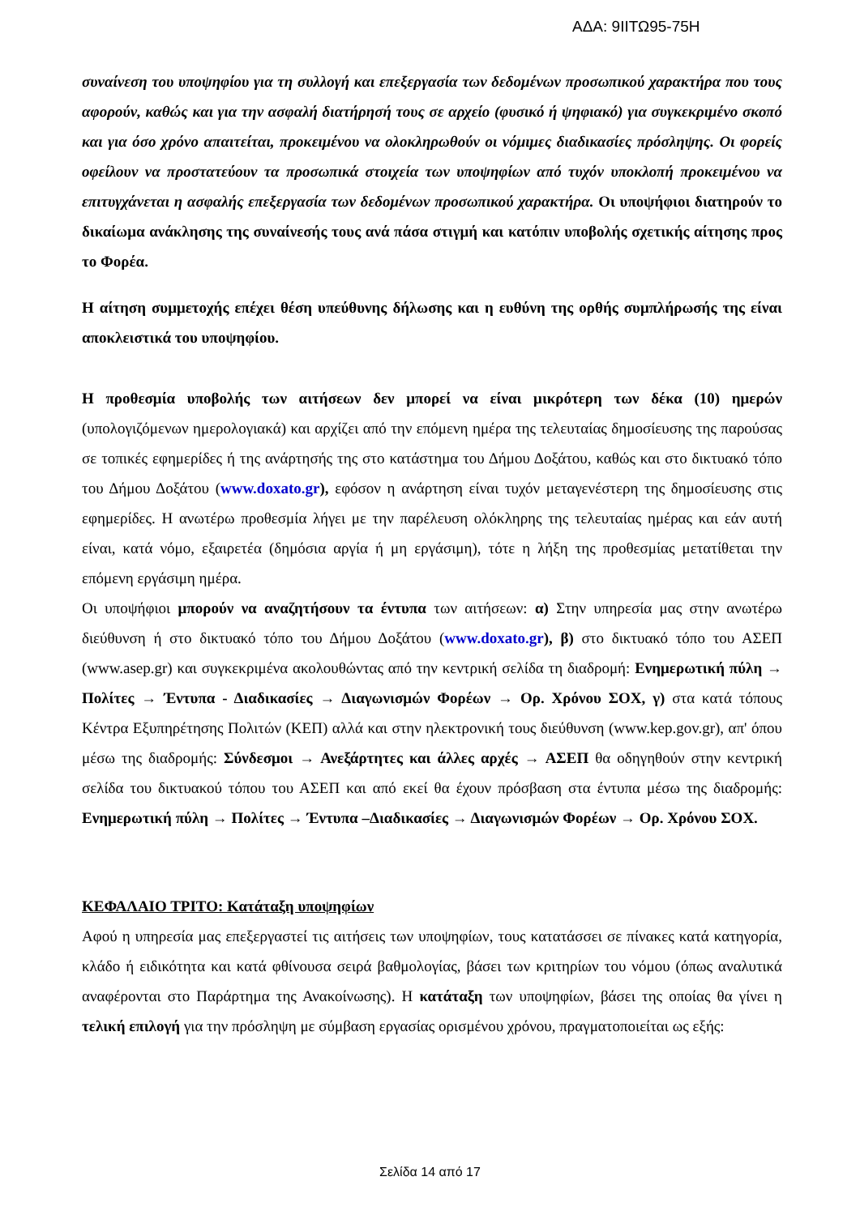ΑΔΑ: 9ΙΙΤΩ95-75Η
συναίνεση του υποψηφίου για τη συλλογή και επεξεργασία των δεδομένων προσωπικού χαρακτήρα που τους αφορούν, καθώς και για την ασφαλή διατήρησή τους σε αρχείο (φυσικό ή ψηφιακό) για συγκεκριμένο σκοπό και για όσο χρόνο απαιτείται, προκειμένου να ολοκληρωθούν οι νόμιμες διαδικασίες πρόσληψης. Οι φορείς οφείλουν να προστατεύουν τα προσωπικά στοιχεία των υποψηφίων από τυχόν υποκλοπή προκειμένου να επιτυγχάνεται η ασφαλής επεξεργασία των δεδομένων προσωπικού χαρακτήρα. Οι υποψήφιοι διατηρούν το δικαίωμα ανάκλησης της συναίνεσής τους ανά πάσα στιγμή και κατόπιν υποβολής σχετικής αίτησης προς το Φορέα.
Η αίτηση συμμετοχής επέχει θέση υπεύθυνης δήλωσης και η ευθύνη της ορθής συμπλήρωσής της είναι αποκλειστικά του υποψηφίου.
Η προθεσμία υποβολής των αιτήσεων δεν μπορεί να είναι μικρότερη των δέκα (10) ημερών (υπολογιζόμενων ημερολογιακά) και αρχίζει από την επόμενη ημέρα της τελευταίας δημοσίευσης της παρούσας σε τοπικές εφημερίδες ή της ανάρτησής της στο κατάστημα του Δήμου Δοξάτου, καθώς και στο δικτυακό τόπο του Δήμου Δοξάτου (www.doxato.gr), εφόσον η ανάρτηση είναι τυχόν μεταγενέστερη της δημοσίευσης στις εφημερίδες. Η ανωτέρω προθεσμία λήγει με την παρέλευση ολόκληρης της τελευταίας ημέρας και εάν αυτή είναι, κατά νόμο, εξαιρετέα (δημόσια αργία ή μη εργάσιμη), τότε η λήξη της προθεσμίας μετατίθεται την επόμενη εργάσιμη ημέρα.
Οι υποψήφιοι μπορούν να αναζητήσουν τα έντυπα των αιτήσεων: α) Στην υπηρεσία μας στην ανωτέρω διεύθυνση ή στο δικτυακό τόπο του Δήμου Δοξάτου (www.doxato.gr), β) στο δικτυακό τόπο του ΑΣΕΠ (www.asep.gr) και συγκεκριμένα ακολουθώντας από την κεντρική σελίδα τη διαδρομή: Ενημερωτική πύλη → Πολίτες → Έντυπα - Διαδικασίες → Διαγωνισμών Φορέων → Ορ. Χρόνου ΣΟΧ, γ) στα κατά τόπους Κέντρα Εξυπηρέτησης Πολιτών (ΚΕΠ) αλλά και στην ηλεκτρονική τους διεύθυνση (www.kep.gov.gr), απ' όπου μέσω της διαδρομής: Σύνδεσμοι → Ανεξάρτητες και άλλες αρχές → ΑΣΕΠ θα οδηγηθούν στην κεντρική σελίδα του δικτυακού τόπου του ΑΣΕΠ και από εκεί θα έχουν πρόσβαση στα έντυπα μέσω της διαδρομής: Ενημερωτική πύλη → Πολίτες → Έντυπα –Διαδικασίες → Διαγωνισμών Φορέων → Ορ. Χρόνου ΣΟΧ.
ΚΕΦΑΛΑΙΟ ΤΡΙΤΟ: Κατάταξη υποψηφίων
Αφού η υπηρεσία μας επεξεργαστεί τις αιτήσεις των υποψηφίων, τους κατατάσσει σε πίνακες κατά κατηγορία, κλάδο ή ειδικότητα και κατά φθίνουσα σειρά βαθμολογίας, βάσει των κριτηρίων του νόμου (όπως αναλυτικά αναφέρονται στο Παράρτημα της Ανακοίνωσης). Η κατάταξη των υποψηφίων, βάσει της οποίας θα γίνει η τελική επιλογή για την πρόσληψη με σύμβαση εργασίας ορισμένου χρόνου, πραγματοποιείται ως εξής:
Σελίδα 14 από 17